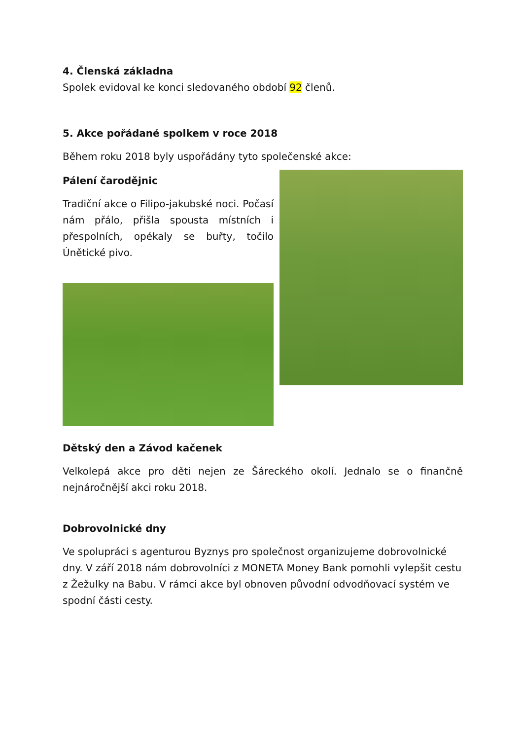4. Členská základna
Spolek evidoval ke konci sledovaného období 92 členů.
5. Akce pořádané spolkem v roce 2018
Během roku 2018 byly uspořádány tyto společenské akce:
Pálení čarodějnic
Tradiční akce o Filipo-jakubské noci. Počasí nám přálo, přišla spousta místních i přespolních, opékaly se buřty, točilo Únětické pivo.
Dětský den a Závod kačenek
Velkolepá akce pro děti nejen ze Šáreckého okolí. Jednalo se o finančně nejnáročnější akci roku 2018.
Dobrovolnické dny
Ve spolupráci s agenturou Byznys pro společnost organizujeme dobrovolnické dny. V září 2018 nám dobrovolníci z MONETA Money Bank pomohli vylepšit cestu z Žežulky na Babu. V rámci akce byl obnoven původní odvodňovací systém ve spodní části cesty.